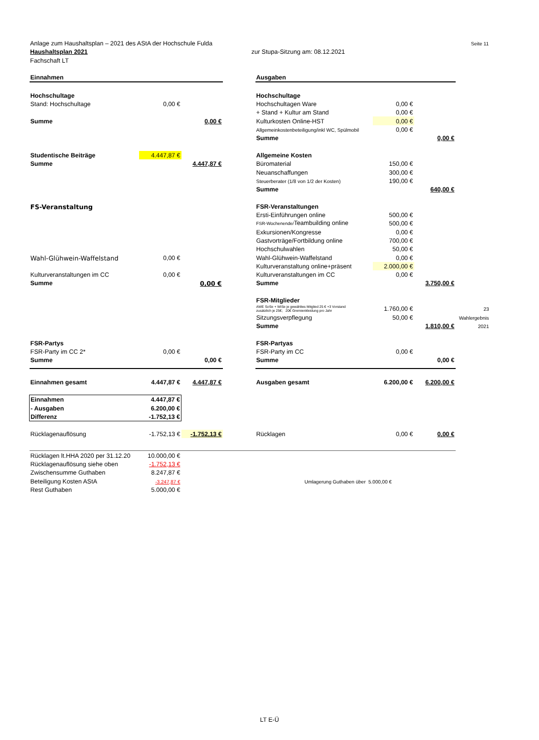Seite 11 Anlage zum Haushaltsplan – 2021 des AStA der Hochschule Fulda
Haushaltsplan 2021 zur Stupa-Sitzung am: 08.12.2021
Fachschaft LT
| Einnahmen | | | | Ausgaben | | | |
| Hochschultage | | | | Hochschultage | | | |
| Stand: Hochschultage | 0,00 € | | | Hochschultagen Ware | 0,00 € | | |
| | | | | + Stand + Kultur am Stand | 0,00 € | | |
| Summe | | 0,00 € | | Kulturkosten Online-HST | 0,00 € | | |
| | | | | Allgemeinkostenbeteiligung/inkl WC, Spülmobil | 0,00 € | | |
| | | | | Summe | | 0,00 € | |
| Studentische Beiträge | 4.447,87 € | | | Allgemeine Kosten | | | |
| Summe | | 4.447,87 € | | Büromaterial | 150,00 € | | |
| | | | | Neuanschaffungen | 300,00 € | | |
| | | | | Steuerberater (1/8 von 1/2 der Kosten) | 190,00 € | | |
| | | | | Summe | | 640,00 € | |
| FS-Veranstaltung | | | | FSR-Veranstaltungen | | | |
| | | | | Ersti-Einführungen online | 500,00 € | | |
| | | | | FSR-Wochenende/ Teambuilding online | 500,00 € | | |
| | | | | Exkursionen/Kongresse | 0,00 € | | |
| | | | | Gastvorträge/Fortbildung online | 700,00 € | | |
| | | | | Hochschulwahlen | 50,00 € | | |
| Wahl-Glühwein-Waffelstand | 0,00 € | | | Wahl-Glühwein-Waffelstand | 0,00 € | | |
| | | | | Kulturveranstaltung online+präsent | 2.000,00 € | | |
| Kulturveranstaltungen im CC | 0,00 € | | | Kulturveranstaltungen im CC | 0,00 € | | |
| Summe | | 0,00 € | | Summe | | 3.750,00 € | |
| | | | | FSR-Mitglieder | | | |
| | | | | AWE SoSe + WiSe je gewähltes Mitglied 25 € +3 Vorstand zusätzlich je 25€; 20€ Gremienkleidung pro Jahr | 1.760,00 € | | 23 |
| | | | | Sitzungsverpflegung | 50,00 € | | Wahlergebnis |
| | | | | Summe | | 1.810,00 € | 2021 |
| FSR-Partys | | | | FSR-Partyas | | | |
| FSR-Party im CC 2* | 0,00 € | | | FSR-Party im CC | 0,00 € | | |
| Summe | | 0,00 € | | Summe | | 0,00 € | |
| Einnahmen gesamt | 4.447,87 € | 4.447,87 € | | Ausgaben gesamt | 6.200,00 € | 6.200,00 € | |
| Einnahmen | 4.447,87 € | | | | | | |
| - Ausgaben | 6.200,00 € | | | | | | |
| Differenz | -1.752,13 € | | | | | | |
| Rücklagenauflösung | -1.752,13 € | -1.752,13 € | | Rücklagen | 0,00 € | 0,00 € | |
| Rücklagen lt.HHA 2020 per 31.12.20 | 10.000,00 € | | | | | | |
| Rücklagenauflösung siehe oben | -1.752,13 € | | | | | | |
| Zwischensumme Guthaben | 8.247,87 € | | | | | | |
| Beteiligung Kosten AStA | -3.247,87 € | | | Umlagerung Guthaben über 5.000,00 € | | | |
| Rest Guthaben | 5.000,00 € | | | | | | |
LT E-Ü